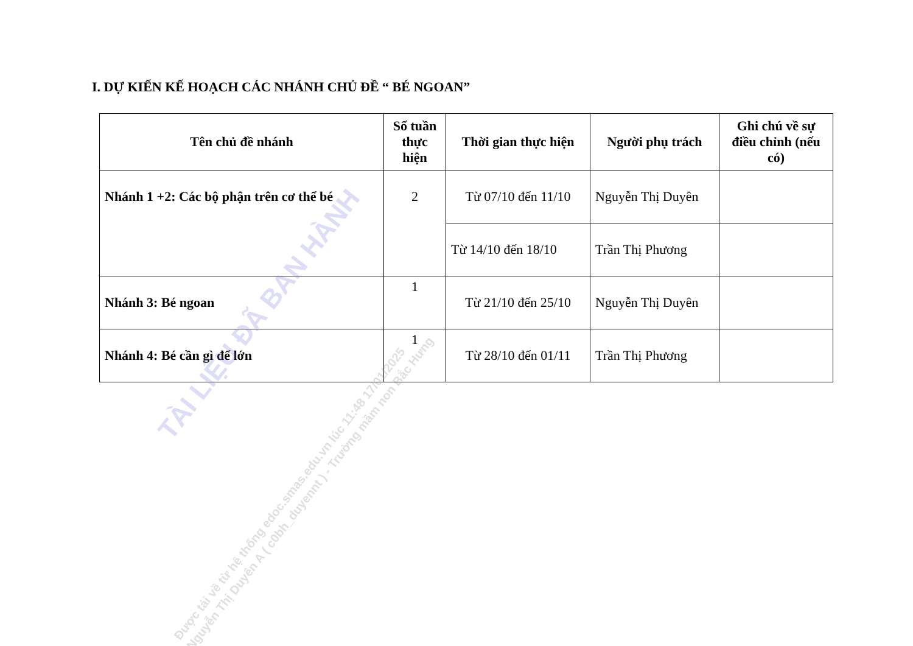I. DỰ KIẾN KẾ HOẠCH CÁC NHÁNH CHỦ ĐỀ “ BÉ NGOAN”
| Tên chủ đề nhánh | Số tuần thực hiện | Thời gian thực hiện | Người phụ trách | Ghi chú về sự điều chỉnh (nếu có) |
| --- | --- | --- | --- | --- |
| Nhánh 1 +2: Các bộ phận trên cơ thể bé | 2 | Từ 07/10 đến 11/10 | Nguyễn Thị Duyên | |
| | | Từ 14/10 đến 18/10 | Trần Thị Phương | |
| Nhánh 3: Bé ngoan | 1 | Từ 21/10 đến 25/10 | Nguyễn Thị Duyên | |
| Nhánh 4: Bé cần gì để lớn | 1 | Từ 28/10 đến 01/11 | Trần Thị Phương | |
TÀI LIỆU ĐÃ BAN HÀNH
Được tải về từ hệ thống edoc.smas.edu.vn lúc 11:48 17/01/2025
Nguyễn Thị Duyên A ( c0bh_duyennt ) - Trường mầm non Bắc Hưng